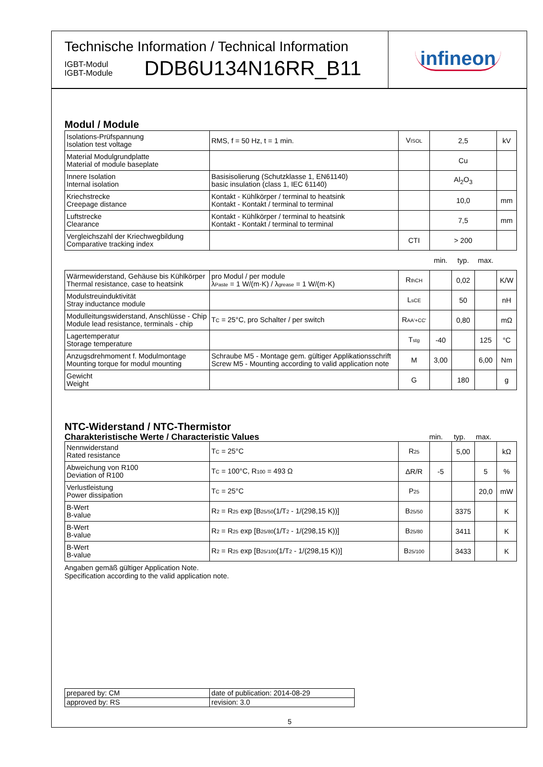infineon
Technische Information / Technical Information
IGBT-Modul
IGBT-Module
DDB6U134N16RR_B11
Modul / Module
| Isolations-Prüfspannung Isolation test voltage | RMS, f = 50 Hz, t = 1 min. | V ISOL | 2,5 | | | kV |
| Material Modulgrundplatte Material of module baseplate | | | Cu | | | |
| Innere Isolation Internal isolation | Basisisolierung (Schutzklasse 1, EN61140) basic insulation (class 1, IEC 61140) | | Al<sub>2</sub>O<sub>3</sub> | | | |
| Kriechstrecke Creepage distance | Kontakt - Kühlkörper / terminal to heatsink Kontakt - Kontakt / terminal to terminal | | 10,0 | | | mm |
| Luftstrecke Clearance | Kontakt - Kühlkörper / terminal to heatsink Kontakt - Kontakt / terminal to terminal | | 7,5 | | | mm |
| Vergleichszahl der Kriechwegbildung Comparative tracking index | | CTI | > 200 | | | |
| | | | min. | typ. | max. | |
| Wärmewiderstand, Gehäuse bis Kühlkörper Thermal resistance, case to heatsink | pro Modul / per module λ Paste = 1 W/(m·K) / λ grease = 1 W/(m·K) | R thCH | | 0,02 | | K/W |
| Modulstreuinduktivität Stray inductance module | | L sCE | | 50 | | nH |
| Modulleitungswiderstand, Anschlüsse - Chip Module lead resistance, terminals - chip | T C = 25°C, pro Schalter / per switch | R AA'+CC' | | 0,80 | | mΩ |
| Lagertemperatur Storage temperature | | T stg | -40 | | 125 | °C |
| Anzugsdrehmoment f. Modulmontage Mounting torque for modul mounting | Schraube M5 - Montage gem. gültiger Applikationsschrift Screw M5 - Mounting according to valid application note | M | 3,00 | | 6,00 | Nm |
| Gewicht Weight | | G | | 180 | | g |
NTC-Widerstand / NTC-Thermistor
| Charakteristische Werte / Characteristic Values | min. | typ. | max. | |
| Nennwiderstand Rated resistance | T C = 25°C | R 25 | | 5,00 | | kΩ |
| Abweichung von R100 Deviation of R100 | T C = 100°C, R 100 = 493 Ω | ΔR/R | -5 | | 5 | % |
| Verlustleistung Power dissipation | T C = 25°C | P 25 | | | 20,0 | mW |
| B-Wert B-value | R 2 = R 25 exp [B 25/50 (1/T 2 - 1/(298,15 K))] | B 25/50 | | 3375 | | K |
| B-Wert B-value | R 2 = R 25 exp [B 25/80 (1/T 2 - 1/(298,15 K))] | B 25/80 | | 3411 | | K |
| B-Wert B-value | R 2 = R 25 exp [B 25/100 (1/T 2 - 1/(298,15 K))] | B 25/100 | | 3433 | | K |
Angaben gemäß gültiger Application Note.
Specification according to the valid application note.
| prepared by: CM | date of publication: 2014-08-29 |
| approved by: RS | revision: 3.0 |
5